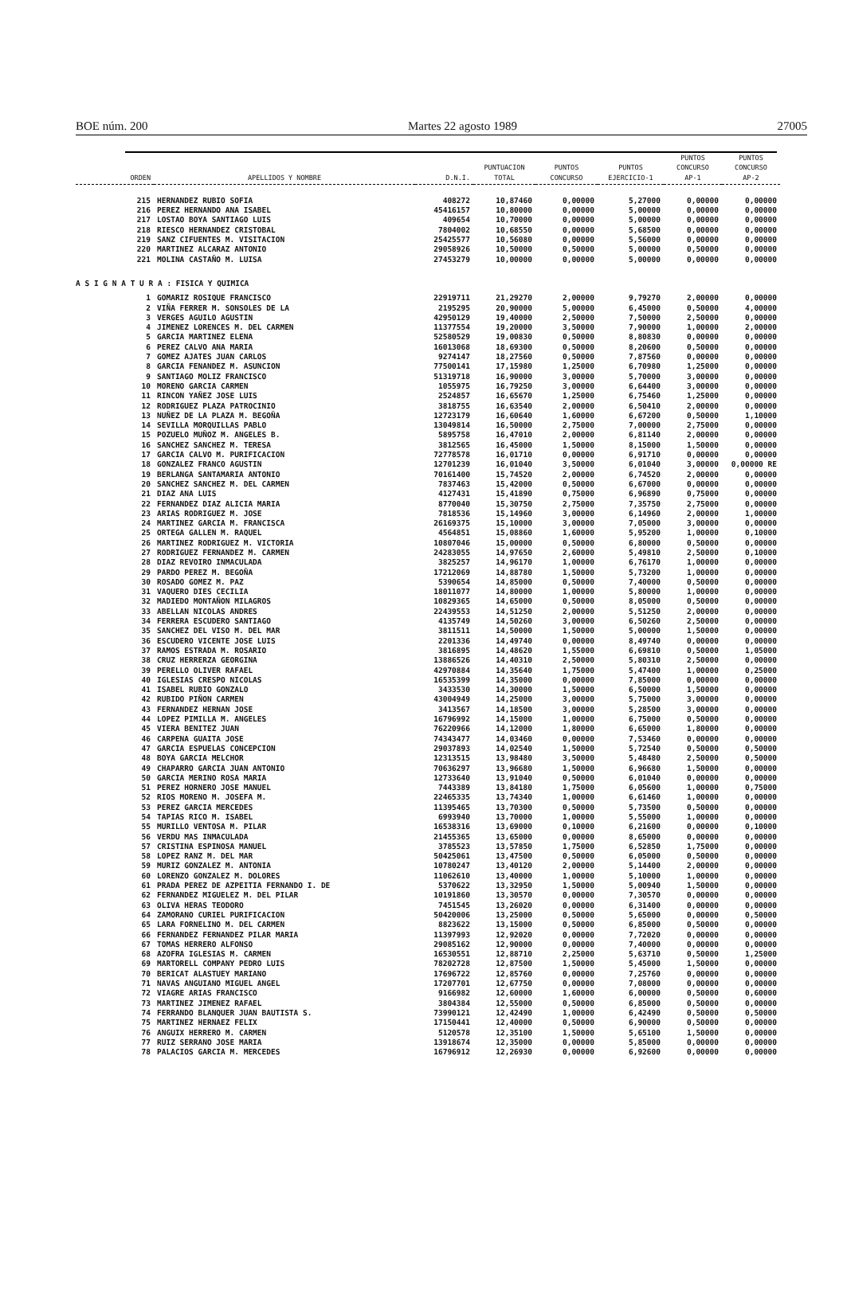BOE núm. 200 Martes 22 agosto 1989 27005
| ORDEN | APELLIDOS Y NOMBRE | D.N.I. | PUNTUACION TOTAL | PUNTOS CONCURSO | PUNTOS EJERCICIO-1 | PUNTOS CONCURSO AP-1 | PUNTOS CONCURSO AP-2 |
| --- | --- | --- | --- | --- | --- | --- | --- |
| 215 | HERNANDEZ RUBIO SOFIA | 408272 | 10,87460 | 0,00000 | 5,27000 | 0,00000 | 0,00000 |
| 216 | PEREZ HERNANDO ANA ISABEL | 45416157 | 10,80000 | 0,00000 | 5,00000 | 0,00000 | 0,00000 |
| 217 | LOSTAO BOYA SANTIAGO LUIS | 409654 | 10,70000 | 0,00000 | 5,00000 | 0,00000 | 0,00000 |
| 218 | RIESCO HERNANDEZ CRISTOBAL | 7804002 | 10,68550 | 0,00000 | 5,68500 | 0,00000 | 0,00000 |
| 219 | SANZ CIFUENTES M. VISITACION | 25425577 | 10,56080 | 0,00000 | 5,56000 | 0,00000 | 0,00000 |
| 220 | MARTINEZ ALCARAZ ANTONIO | 29058926 | 10,50000 | 0,50000 | 5,00000 | 0,50000 | 0,00000 |
| 221 | MOLINA CASTAÑO M. LUISA | 27453279 | 10,00000 | 0,00000 | 5,00000 | 0,00000 | 0,00000 |
| A S I G N A T U R A : FISICA Y QUIMICA | | | | | | | |
| 1 | GOMARIZ ROSIQUE FRANCISCO | 22919711 | 21,29270 | 2,00000 | 9,79270 | 2,00000 | 0,00000 |
| 2 | VIÑA FERRER M. SONSOLES DE LA | 2195295 | 20,90000 | 5,00000 | 6,45000 | 0,50000 | 4,00000 |
| 3 | VERGES AGUILO AGUSTIN | 42950129 | 19,40000 | 2,50000 | 7,50000 | 2,50000 | 0,00000 |
| 4 | JIMENEZ LORENCES M. DEL CARMEN | 11377554 | 19,20000 | 3,50000 | 7,90000 | 1,00000 | 2,00000 |
| 5 | GARCIA MARTINEZ ELENA | 52580529 | 19,00830 | 0,50000 | 8,80830 | 0,00000 | 0,00000 |
| 6 | PEREZ CALVO ANA MARIA | 16013068 | 18,69300 | 0,50000 | 8,20600 | 0,50000 | 0,00000 |
| 7 | GOMEZ AJATES JUAN CARLOS | 9274147 | 18,27560 | 0,50000 | 7,87560 | 0,00000 | 0,00000 |
| 8 | GARCIA FENANDEZ M. ASUNCION | 77500141 | 17,15980 | 1,25000 | 6,70980 | 1,25000 | 0,00000 |
| 9 | SANTIAGO MOLIZ FRANCISCO | 51319718 | 16,90000 | 3,00000 | 5,70000 | 3,00000 | 0,00000 |
| 10 | MORENO GARCIA CARMEN | 1055975 | 16,79250 | 3,00000 | 6,64400 | 3,00000 | 0,00000 |
| 11 | RINCON YAÑEZ JOSE LUIS | 2524857 | 16,65670 | 1,25000 | 6,75460 | 1,25000 | 0,00000 |
| 12 | RODRIGUEZ PLAZA PATROCINIO | 3818755 | 16,63540 | 2,00000 | 6,50410 | 2,00000 | 0,00000 |
| 13 | NUÑEZ DE LA PLAZA M. BEGOÑA | 12723179 | 16,60640 | 1,60000 | 6,67200 | 0,50000 | 1,10000 |
| 14 | SEVILLA MORQUILLAS PABLO | 13049814 | 16,50000 | 2,75000 | 7,00000 | 2,75000 | 0,00000 |
| 15 | POZUELO MUÑOZ M. ANGELES B. | 5895758 | 16,47010 | 2,00000 | 6,81140 | 2,00000 | 0,00000 |
| 16 | SANCHEZ SANCHEZ M. TERESA | 3812565 | 16,45000 | 1,50000 | 8,15000 | 1,50000 | 0,00000 |
| 17 | GARCIA CALVO M. PURIFICACION | 72778578 | 16,01710 | 0,00000 | 6,91710 | 0,00000 | 0,00000 |
| 18 | GONZALEZ FRANCO AGUSTIN | 12701239 | 16,01040 | 3,50000 | 6,01040 | 3,00000 | 0,00000 RE |
| 19 | BERLANGA SANTAMARIA ANTONIO | 70161400 | 15,74520 | 2,00000 | 6,74520 | 2,00000 | 0,00000 |
| 20 | SANCHEZ SANCHEZ M. DEL CARMEN | 7837463 | 15,42000 | 0,50000 | 6,67000 | 0,00000 | 0,00000 |
| 21 | DIAZ ANA LUIS | 4127431 | 15,41890 | 0,75000 | 6,96890 | 0,75000 | 0,00000 |
| 22 | FERNANDEZ DIAZ ALICIA MARIA | 8770040 | 15,30750 | 2,75000 | 7,35750 | 2,75000 | 0,00000 |
| 23 | ARIAS RODRIGUEZ M. JOSE | 7818536 | 15,14960 | 3,00000 | 6,14960 | 2,00000 | 1,00000 |
| 24 | MARTINEZ GARCIA M. FRANCISCA | 26169375 | 15,10000 | 3,00000 | 7,05000 | 3,00000 | 0,00000 |
| 25 | ORTEGA GALLEN M. RAQUEL | 4564851 | 15,08860 | 1,60000 | 5,95200 | 1,00000 | 0,10000 |
| 26 | MARTINEZ RODRIGUEZ M. VICTORIA | 10807046 | 15,00000 | 0,50000 | 6,80000 | 0,50000 | 0,00000 |
| 27 | RODRIGUEZ FERNANDEZ M. CARMEN | 24283055 | 14,97650 | 2,60000 | 5,49810 | 2,50000 | 0,10000 |
| 28 | DIAZ REVOIRO INMACULADA | 3825257 | 14,96170 | 1,00000 | 6,76170 | 1,00000 | 0,00000 |
| 29 | PARDO PEREZ M. BEGOÑA | 17212069 | 14,88780 | 1,50000 | 5,73200 | 1,00000 | 0,00000 |
| 30 | ROSADO GOMEZ M. PAZ | 5390654 | 14,85000 | 0,50000 | 7,40000 | 0,50000 | 0,00000 |
| 31 | VAQUERO DIES CECILIA | 18011077 | 14,80000 | 1,00000 | 5,80000 | 1,00000 | 0,00000 |
| 32 | MADIEDO MONTAÑON MILAGROS | 10829365 | 14,65000 | 0,50000 | 8,05000 | 0,50000 | 0,00000 |
| 33 | ABELLAN NICOLAS ANDRES | 22439553 | 14,51250 | 2,00000 | 5,51250 | 2,00000 | 0,00000 |
| 34 | FERRERA ESCUDERO SANTIAGO | 4135749 | 14,50260 | 3,00000 | 6,50260 | 2,50000 | 0,00000 |
| 35 | SANCHEZ DEL VISO M. DEL MAR | 3811511 | 14,50000 | 1,50000 | 5,00000 | 1,50000 | 0,00000 |
| 36 | ESCUDERO VICENTE JOSE LUIS | 2201336 | 14,49740 | 0,00000 | 8,49740 | 0,00000 | 0,00000 |
| 37 | RAMOS ESTRADA M. ROSARIO | 3816895 | 14,48620 | 1,55000 | 6,69810 | 0,50000 | 1,05000 |
| 38 | CRUZ HERRERZA GEORGINA | 13886526 | 14,40310 | 2,50000 | 5,80310 | 2,50000 | 0,00000 |
| 39 | PERELLO OLIVER RAFAEL | 42970884 | 14,35640 | 1,75000 | 5,47400 | 1,00000 | 0,25000 |
| 40 | IGLESIAS CRESPO NICOLAS | 16535399 | 14,35000 | 0,00000 | 7,85000 | 0,00000 | 0,00000 |
| 41 | ISABEL RUBIO GONZALO | 3433530 | 14,30000 | 1,50000 | 6,50000 | 1,50000 | 0,00000 |
| 42 | RUBIDO PIÑON CARMEN | 43004949 | 14,25000 | 3,00000 | 5,75000 | 3,00000 | 0,00000 |
| 43 | FERNANDEZ HERNAN JOSE | 3413567 | 14,18500 | 3,00000 | 5,28500 | 3,00000 | 0,00000 |
| 44 | LOPEZ PIMILLA M. ANGELES | 16796992 | 14,15000 | 1,00000 | 6,75000 | 0,50000 | 0,00000 |
| 45 | VIERA BENITEZ JUAN | 76220966 | 14,12000 | 1,80000 | 6,65000 | 1,80000 | 0,00000 |
| 46 | CARPENA GUAITA JOSE | 74343477 | 14,03460 | 0,00000 | 7,53460 | 0,00000 | 0,00000 |
| 47 | GARCIA ESPUELAS CONCEPCION | 29037893 | 14,02540 | 1,50000 | 5,72540 | 0,50000 | 0,50000 |
| 48 | BOYA GARCIA MELCHOR | 12313515 | 13,98480 | 3,50000 | 5,48480 | 2,50000 | 0,50000 |
| 49 | CHAPARRO GARCIA JUAN ANTONIO | 70636297 | 13,96680 | 1,50000 | 6,96680 | 1,50000 | 0,00000 |
| 50 | GARCIA MERINO ROSA MARIA | 12733640 | 13,91040 | 0,50000 | 6,01040 | 0,00000 | 0,00000 |
| 51 | PEREZ HORNERO JOSE MANUEL | 7443389 | 13,84180 | 1,75000 | 6,05600 | 1,00000 | 0,75000 |
| 52 | RIOS MORENO M. JOSEFA M. | 22465335 | 13,74340 | 1,00000 | 6,61460 | 1,00000 | 0,00000 |
| 53 | PEREZ GARCIA MERCEDES | 11395465 | 13,70300 | 0,50000 | 5,73500 | 0,50000 | 0,00000 |
| 54 | TAPIAS RICO M. ISABEL | 6993940 | 13,70000 | 1,00000 | 5,55000 | 1,00000 | 0,00000 |
| 55 | MURILLO VENTOSA M. PILAR | 16538316 | 13,69000 | 0,10000 | 6,21600 | 0,00000 | 0,10000 |
| 56 | VERDU MAS INMACULADA | 21455365 | 13,65000 | 0,00000 | 8,65000 | 0,00000 | 0,00000 |
| 57 | CRISTINA ESPINOSA MANUEL | 3785523 | 13,57850 | 1,75000 | 6,52850 | 1,75000 | 0,00000 |
| 58 | LOPEZ RANZ M. DEL MAR | 50425061 | 13,47500 | 0,50000 | 6,05000 | 0,50000 | 0,00000 |
| 59 | MURIZ GONZALEZ M. ANTONIA | 10780247 | 13,40120 | 2,00000 | 5,14400 | 2,00000 | 0,00000 |
| 60 | LORENZO GONZALEZ M. DOLORES | 11062610 | 13,40000 | 1,00000 | 5,10000 | 1,00000 | 0,00000 |
| 61 | PRADA PEREZ DE AZPEITIA FERNANDO I. DE | 5370622 | 13,32950 | 1,50000 | 5,00940 | 1,50000 | 0,00000 |
| 62 | FERNANDEZ MIGUELEZ M. DEL PILAR | 10191860 | 13,30570 | 0,00000 | 7,30570 | 0,00000 | 0,00000 |
| 63 | OLIVA HERAS TEODORO | 7451545 | 13,26020 | 0,00000 | 6,31400 | 0,00000 | 0,00000 |
| 64 | ZAMORANO CURIEL PURIFICACION | 50420006 | 13,25000 | 0,50000 | 5,65000 | 0,00000 | 0,50000 |
| 65 | LARA FORNELINO M. DEL CARMEN | 8823622 | 13,15000 | 0,50000 | 6,85000 | 0,50000 | 0,00000 |
| 66 | FERNANDEZ FERNANDEZ PILAR MARIA | 11397993 | 12,92020 | 0,00000 | 7,72020 | 0,00000 | 0,00000 |
| 67 | TOMAS HERRERO ALFONSO | 29085162 | 12,90000 | 0,00000 | 7,40000 | 0,00000 | 0,00000 |
| 68 | AZOFRA IGLESIAS M. CARMEN | 16530551 | 12,88710 | 2,25000 | 5,63710 | 0,50000 | 1,25000 |
| 69 | MARTORELL COMPANY PEDRO LUIS | 78202728 | 12,87500 | 1,50000 | 5,45000 | 1,50000 | 0,00000 |
| 70 | BERICAT ALASTUEY MARIANO | 17696722 | 12,85760 | 0,00000 | 7,25760 | 0,00000 | 0,00000 |
| 71 | NAVAS ANGUIANO MIGUEL ANGEL | 17207701 | 12,67750 | 0,00000 | 7,08000 | 0,00000 | 0,00000 |
| 72 | VIAGRE ARIAS FRANCISCO | 9166982 | 12,60000 | 1,60000 | 6,00000 | 0,50000 | 0,60000 |
| 73 | MARTINEZ JIMENEZ RAFAEL | 3804384 | 12,55000 | 0,50000 | 6,85000 | 0,50000 | 0,00000 |
| 74 | FERRANDO BLANQUER JUAN BAUTISTA S. | 73990121 | 12,42490 | 1,00000 | 6,42490 | 0,50000 | 0,50000 |
| 75 | MARTINEZ HERNAEZ FELIX | 17150441 | 12,40000 | 0,50000 | 6,90000 | 0,50000 | 0,00000 |
| 76 | ANGUIX HERRERO M. CARMEN | 5120578 | 12,35100 | 1,50000 | 5,65100 | 1,50000 | 0,00000 |
| 77 | RUIZ SERRANO JOSE MARIA | 13918674 | 12,35000 | 0,00000 | 5,85000 | 0,00000 | 0,00000 |
| 78 | PALACIOS GARCIA M. MERCEDES | 16796912 | 12,26930 | 0,00000 | 6,92600 | 0,00000 | 0,00000 |